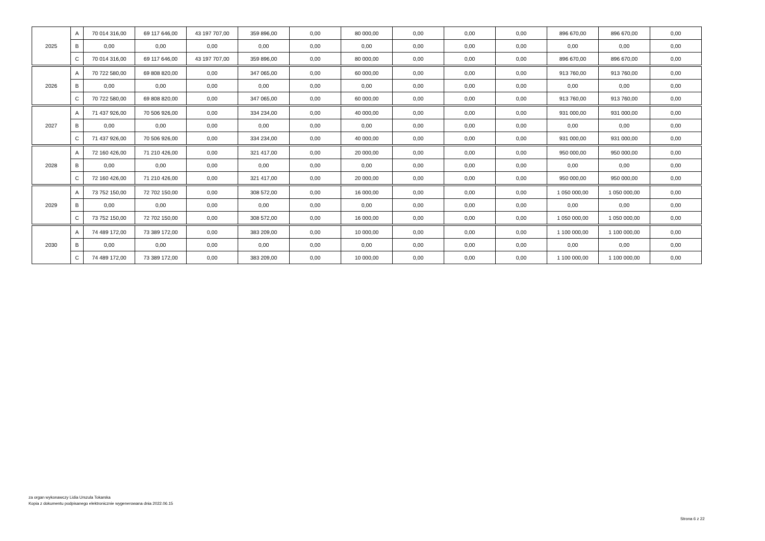| 2025 | A | 70 014 316,00 | 69 117 646,00 | 43 197 707,00 | 359 896,00 | 0,00 | 80 000,00 | 0,00 | 0,00 | 0,00 | 896 670,00 | 896 670,00 | 0,00 |
| | B | 0,00 | 0,00 | 0,00 | 0,00 | 0,00 | 0,00 | 0,00 | 0,00 | 0,00 | 0,00 | 0,00 | 0,00 |
| | C | 70 014 316,00 | 69 117 646,00 | 43 197 707,00 | 359 896,00 | 0,00 | 80 000,00 | 0,00 | 0,00 | 0,00 | 896 670,00 | 896 670,00 | 0,00 |
| 2026 | A | 70 722 580,00 | 69 808 820,00 | 0,00 | 347 065,00 | 0,00 | 60 000,00 | 0,00 | 0,00 | 0,00 | 913 760,00 | 913 760,00 | 0,00 |
| | B | 0,00 | 0,00 | 0,00 | 0,00 | 0,00 | 0,00 | 0,00 | 0,00 | 0,00 | 0,00 | 0,00 | 0,00 |
| | C | 70 722 580,00 | 69 808 820,00 | 0,00 | 347 065,00 | 0,00 | 60 000,00 | 0,00 | 0,00 | 0,00 | 913 760,00 | 913 760,00 | 0,00 |
| 2027 | A | 71 437 926,00 | 70 506 926,00 | 0,00 | 334 234,00 | 0,00 | 40 000,00 | 0,00 | 0,00 | 0,00 | 931 000,00 | 931 000,00 | 0,00 |
| | B | 0,00 | 0,00 | 0,00 | 0,00 | 0,00 | 0,00 | 0,00 | 0,00 | 0,00 | 0,00 | 0,00 | 0,00 |
| | C | 71 437 926,00 | 70 506 926,00 | 0,00 | 334 234,00 | 0,00 | 40 000,00 | 0,00 | 0,00 | 0,00 | 931 000,00 | 931 000,00 | 0,00 |
| 2028 | A | 72 160 426,00 | 71 210 426,00 | 0,00 | 321 417,00 | 0,00 | 20 000,00 | 0,00 | 0,00 | 0,00 | 950 000,00 | 950 000,00 | 0,00 |
| | B | 0,00 | 0,00 | 0,00 | 0,00 | 0,00 | 0,00 | 0,00 | 0,00 | 0,00 | 0,00 | 0,00 | 0,00 |
| | C | 72 160 426,00 | 71 210 426,00 | 0,00 | 321 417,00 | 0,00 | 20 000,00 | 0,00 | 0,00 | 0,00 | 950 000,00 | 950 000,00 | 0,00 |
| 2029 | A | 73 752 150,00 | 72 702 150,00 | 0,00 | 308 572,00 | 0,00 | 16 000,00 | 0,00 | 0,00 | 0,00 | 1 050 000,00 | 1 050 000,00 | 0,00 |
| | B | 0,00 | 0,00 | 0,00 | 0,00 | 0,00 | 0,00 | 0,00 | 0,00 | 0,00 | 0,00 | 0,00 | 0,00 |
| | C | 73 752 150,00 | 72 702 150,00 | 0,00 | 308 572,00 | 0,00 | 16 000,00 | 0,00 | 0,00 | 0,00 | 1 050 000,00 | 1 050 000,00 | 0,00 |
| 2030 | A | 74 489 172,00 | 73 389 172,00 | 0,00 | 383 209,00 | 0,00 | 10 000,00 | 0,00 | 0,00 | 0,00 | 1 100 000,00 | 1 100 000,00 | 0,00 |
| | B | 0,00 | 0,00 | 0,00 | 0,00 | 0,00 | 0,00 | 0,00 | 0,00 | 0,00 | 0,00 | 0,00 | 0,00 |
| | C | 74 489 172,00 | 73 389 172,00 | 0,00 | 383 209,00 | 0,00 | 10 000,00 | 0,00 | 0,00 | 0,00 | 1 100 000,00 | 1 100 000,00 | 0,00 |
za organ wykonawczy Lidia Urszula Tokarska
Kopia z dokumentu podpisanego elektronicznie wygenerowana dnia 2022.06.15
Strona 6 z 22